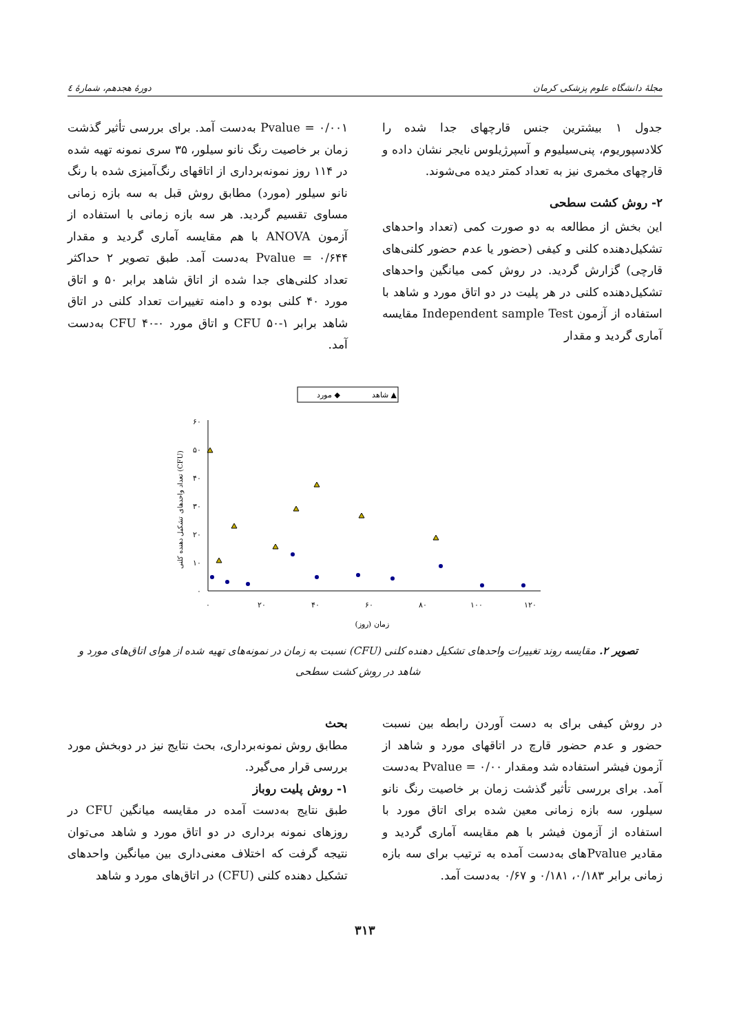مجلهٔ دانشگاه علوم پزشکی کرمان دورهٔ هجدهم، شمارهٔ ٤
جدول ۱ بیشترین جنس قارچهای جدا شده را کلادسپوریوم، پنی‌سیلیوم و آسپرژیلوس نایجر نشان داده و قارچهای مخمری نیز به تعداد کمتر دیده می‌شوند.
۲- روش کشت سطحی
این بخش از مطالعه به دو صورت کمی (تعداد واحدهای تشکیل‌دهنده کلنی و کیفی (حضور یا عدم حضور کلنی‌های قارچی) گزارش گردید. در روش کمی میانگین واحدهای تشکیل‌دهنده کلنی در هر پلیت در دو اتاق مورد و شاهد با استفاده از آزمون Independent sample Test مقایسه آماری گردید و مقدار
Pvalue = ۰/۰۰۱ به‌دست آمد. برای بررسی تأثیر گذشت زمان بر خاصیت رنگ نانو سیلور، ۳۵ سری نمونه تهیه شده در ۱۱۴ روز نمونه‌برداری از اتاقهای رنگ‌آمیزی شده با رنگ نانو سیلور (مورد) مطابق روش قبل به سه بازه زمانی مساوی تقسیم گردید. هر سه بازه زمانی با استفاده از آزمون ANOVA با هم مقایسه آماری گردید و مقدار Pvalue = ۰/۶۴۴ به‌دست آمد. طبق تصویر ۲ حداکثر تعداد کلنی‌های جدا شده از اتاق شاهد برابر ۵۰ و اتاق مورد ۴۰ کلنی بوده و دامنه تغییرات تعداد کلنی در اتاق شاهد برابر CFU ۵۰-۱ و اتاق مورد CFU ۴۰-۰ به‌دست آمد.
شاهد ▲
مورد ◆
۶۰
۵۰
۴۰
۳۰
۲۰
۱۰
۰
۰
۲۰
۴۰
۶۰
۸۰
۱۰۰
۱۲۰
زمان (روز)
تعداد واحدهای تشکیل دهنده کلنی (CFU)
تصویر ۲. مقایسه روند تغییرات واحدهای تشکیل دهنده کلنی (CFU) نسبت به زمان در نمونه‌های تهیه شده از هوای اتاق‌های مورد و شاهد در روش کشت سطحی
در روش کیفی برای به دست آوردن رابطه بین نسبت حضور و عدم حضور قارچ در اتاقهای مورد و شاهد از آزمون فیشر استفاده شد ومقدار Pvalue = ۰/۰۰ به‌دست آمد. برای بررسی تأثیر گذشت زمان بر خاصیت رنگ نانو سیلور، سه بازه زمانی معین شده برای اتاق مورد با استفاده از آزمون فیشر با هم مقایسه آماری گردید و مقادیر Pvalueهای به‌دست آمده به ترتیب برای سه بازه زمانی برابر ۰/۱۸۳، ۰/۱۸۱ و ۰/۶۷ به‌دست آمد.
بحث
مطابق روش نمونه‌برداری، بحث نتایج نیز در دوبخش مورد بررسی قرار می‌گیرد.
۱- روش پلیت روباز
طبق نتایج به‌دست آمده در مقایسه میانگین CFU در روزهای نمونه برداری در دو اتاق مورد و شاهد می‌توان نتیجه گرفت که اختلاف معنی‌داری بین میانگین واحدهای تشکیل دهنده کلنی (CFU) در اتاق‌های مورد و شاهد
۳۱۳